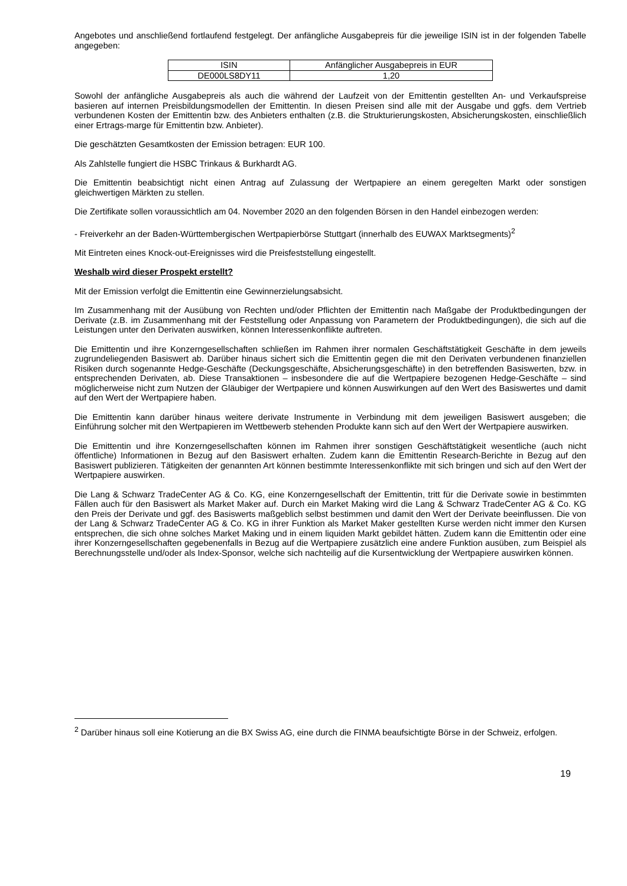Angebotes und anschließend fortlaufend festgelegt. Der anfängliche Ausgabepreis für die jeweilige ISIN ist in der folgenden Tabelle angegeben:
| ISIN | Anfänglicher Ausgabepreis in EUR |
| DE000LS8DY11 | 1,20 |
Sowohl der anfängliche Ausgabepreis als auch die während der Laufzeit von der Emittentin gestellten An- und Verkaufspreise basieren auf internen Preisbildungsmodellen der Emittentin. In diesen Preisen sind alle mit der Ausgabe und ggfs. dem Vertrieb verbundenen Kosten der Emittentin bzw. des Anbieters enthalten (z.B. die Strukturierungskosten, Absicherungskosten, einschließlich einer Ertrags-marge für Emittentin bzw. Anbieter).
Die geschätzten Gesamtkosten der Emission betragen: EUR 100.
Als Zahlstelle fungiert die HSBC Trinkaus & Burkhardt AG.
Die Emittentin beabsichtigt nicht einen Antrag auf Zulassung der Wertpapiere an einem geregelten Markt oder sonstigen gleichwertigen Märkten zu stellen.
Die Zertifikate sollen voraussichtlich am 04. November 2020 an den folgenden Börsen in den Handel einbezogen werden:
- Freiverkehr an der Baden-Württembergischen Wertpapierbörse Stuttgart (innerhalb des EUWAX Marktsegments)<sup>2</sup>
Mit Eintreten eines Knock-out-Ereignisses wird die Preisfeststellung eingestellt.
Weshalb wird dieser Prospekt erstellt?
Mit der Emission verfolgt die Emittentin eine Gewinnerzielungsabsicht.
Im Zusammenhang mit der Ausübung von Rechten und/oder Pflichten der Emittentin nach Maßgabe der Produktbedingungen der Derivate (z.B. im Zusammenhang mit der Feststellung oder Anpassung von Parametern der Produktbedingungen), die sich auf die Leistungen unter den Derivaten auswirken, können Interessenkonflikte auftreten.
Die Emittentin und ihre Konzerngesellschaften schließen im Rahmen ihrer normalen Geschäftstätigkeit Geschäfte in dem jeweils zugrundeliegenden Basiswert ab. Darüber hinaus sichert sich die Emittentin gegen die mit den Derivaten verbundenen finanziellen Risiken durch sogenannte Hedge-Geschäfte (Deckungsgeschäfte, Absicherungsgeschäfte) in den betreffenden Basiswerten, bzw. in entsprechenden Derivaten, ab. Diese Transaktionen – insbesondere die auf die Wertpapiere bezogenen Hedge-Geschäfte – sind möglicherweise nicht zum Nutzen der Gläubiger der Wertpapiere und können Auswirkungen auf den Wert des Basiswertes und damit auf den Wert der Wertpapiere haben.
Die Emittentin kann darüber hinaus weitere derivate Instrumente in Verbindung mit dem jeweiligen Basiswert ausgeben; die Einführung solcher mit den Wertpapieren im Wettbewerb stehenden Produkte kann sich auf den Wert der Wertpapiere auswirken.
Die Emittentin und ihre Konzerngesellschaften können im Rahmen ihrer sonstigen Geschäftstätigkeit wesentliche (auch nicht öffentliche) Informationen in Bezug auf den Basiswert erhalten. Zudem kann die Emittentin Research-Berichte in Bezug auf den Basiswert publizieren. Tätigkeiten der genannten Art können bestimmte Interessenkonflikte mit sich bringen und sich auf den Wert der Wertpapiere auswirken.
Die Lang & Schwarz TradeCenter AG & Co. KG, eine Konzerngesellschaft der Emittentin, tritt für die Derivate sowie in bestimmten Fällen auch für den Basiswert als Market Maker auf. Durch ein Market Making wird die Lang & Schwarz TradeCenter AG & Co. KG den Preis der Derivate und ggf. des Basiswerts maßgeblich selbst bestimmen und damit den Wert der Derivate beeinflussen. Die von der Lang & Schwarz TradeCenter AG & Co. KG in ihrer Funktion als Market Maker gestellten Kurse werden nicht immer den Kursen entsprechen, die sich ohne solches Market Making und in einem liquiden Markt gebildet hätten. Zudem kann die Emittentin oder eine ihrer Konzerngesellschaften gegebenenfalls in Bezug auf die Wertpapiere zusätzlich eine andere Funktion ausüben, zum Beispiel als Berechnungsstelle und/oder als Index-Sponsor, welche sich nachteilig auf die Kursentwicklung der Wertpapiere auswirken können.
<sup>2</sup> Darüber hinaus soll eine Kotierung an die BX Swiss AG, eine durch die FINMA beaufsichtigte Börse in der Schweiz, erfolgen.
19